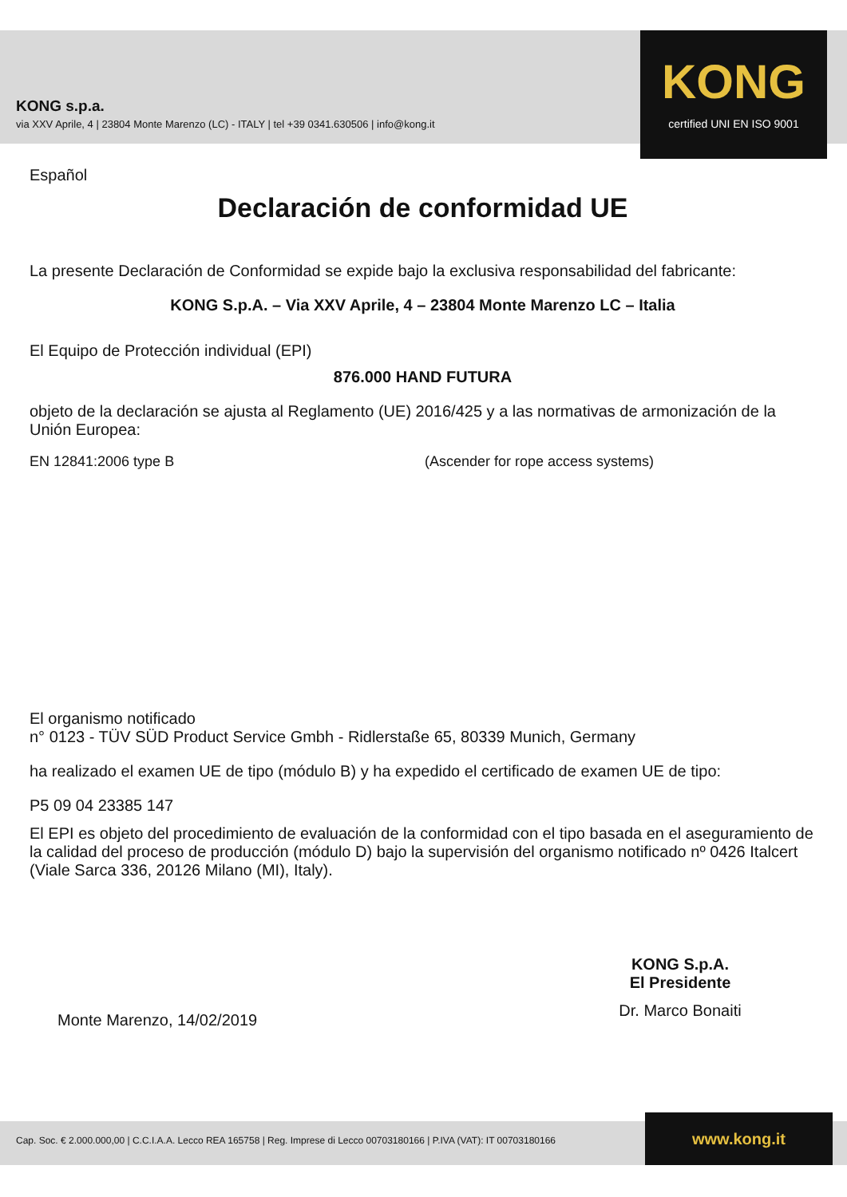KONG s.p.a.
via XXV Aprile, 4 | 23804 Monte Marenzo (LC) - ITALY | tel +39 0341.630506 | info@kong.it
KONG
certified UNI EN ISO 9001
Español
Declaración de conformidad UE
La presente Declaración de Conformidad se expide bajo la exclusiva responsabilidad del fabricante:
KONG S.p.A. – Via XXV Aprile, 4 – 23804 Monte Marenzo LC – Italia
El Equipo de Protección individual (EPI)
876.000 HAND FUTURA
objeto de la declaración se ajusta al Reglamento (UE) 2016/425 y a las normativas de armonización de la Unión Europea:
EN 12841:2006 type B (Ascender for rope access systems)
El organismo notificado
n° 0123 - TÜV SÜD Product Service Gmbh - Ridlerstaße 65, 80339 Munich, Germany
ha realizado el examen UE de tipo (módulo B) y ha expedido el certificado de examen UE de tipo:
P5 09 04 23385 147
El EPI es objeto del procedimiento de evaluación de la conformidad con el tipo basada en el aseguramiento de la calidad del proceso de producción (módulo D) bajo la supervisión del organismo notificado nº 0426 Italcert (Viale Sarca 336, 20126 Milano (MI), Italy).
Monte Marenzo, 14/02/2019
KONG S.p.A.
El Presidente
Dr. Marco Bonaiti
Cap. Soc. € 2.000.000,00 | C.C.I.A.A. Lecco REA 165758 | Reg. Imprese di Lecco 00703180166 | P.IVA (VAT): IT 00703180166 www.kong.it